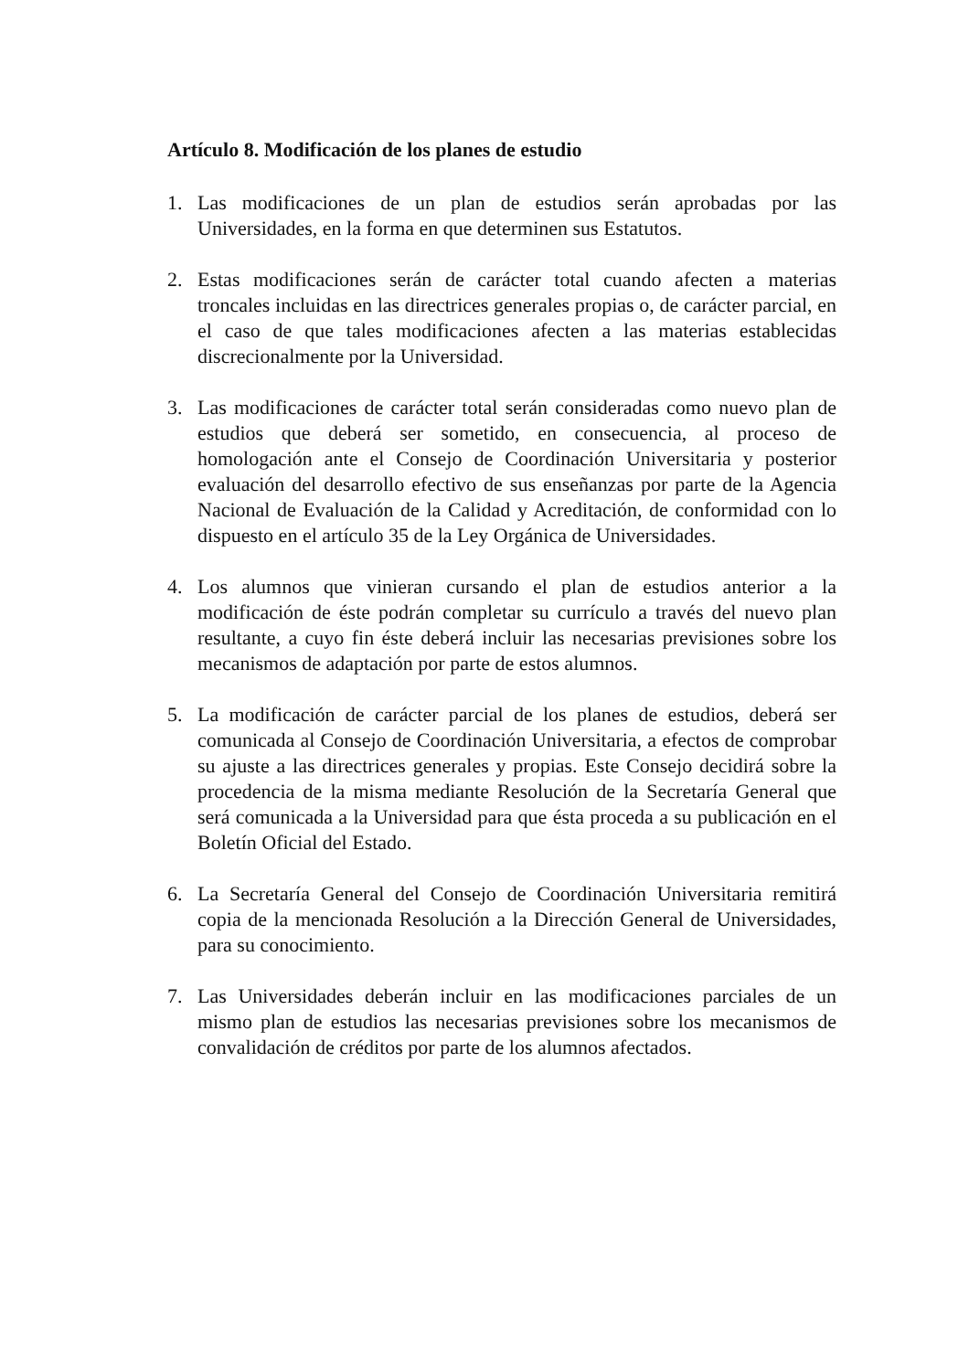Artículo 8. Modificación de los planes de estudio
1. Las modificaciones de un plan de estudios serán aprobadas por las Universidades, en la forma en que determinen sus Estatutos.
2. Estas modificaciones serán de carácter total cuando afecten a materias troncales incluidas en las directrices generales propias o, de carácter parcial, en el caso de que tales modificaciones afecten a las materias establecidas discrecionalmente por la Universidad.
3. Las modificaciones de carácter total serán consideradas como nuevo plan de estudios que deberá ser sometido, en consecuencia, al proceso de homologación ante el Consejo de Coordinación Universitaria y posterior evaluación del desarrollo efectivo de sus enseñanzas por parte de la Agencia Nacional de Evaluación de la Calidad y Acreditación, de conformidad con lo dispuesto en el artículo 35 de la Ley Orgánica de Universidades.
4. Los alumnos que vinieran cursando el plan de estudios anterior a la modificación de éste podrán completar su currículo a través del nuevo plan resultante, a cuyo fin éste deberá incluir las necesarias previsiones sobre los mecanismos de adaptación por parte de estos alumnos.
5. La modificación de carácter parcial de los planes de estudios, deberá ser comunicada al Consejo de Coordinación Universitaria, a efectos de comprobar su ajuste a las directrices generales y propias. Este Consejo decidirá sobre la procedencia de la misma mediante Resolución de la Secretaría General que será comunicada a la Universidad para que ésta proceda a su publicación en el Boletín Oficial del Estado.
6. La Secretaría General del Consejo de Coordinación Universitaria remitirá copia de la mencionada Resolución a la Dirección General de Universidades, para su conocimiento.
7. Las Universidades deberán incluir en las modificaciones parciales de un mismo plan de estudios las necesarias previsiones sobre los mecanismos de convalidación de créditos por parte de los alumnos afectados.